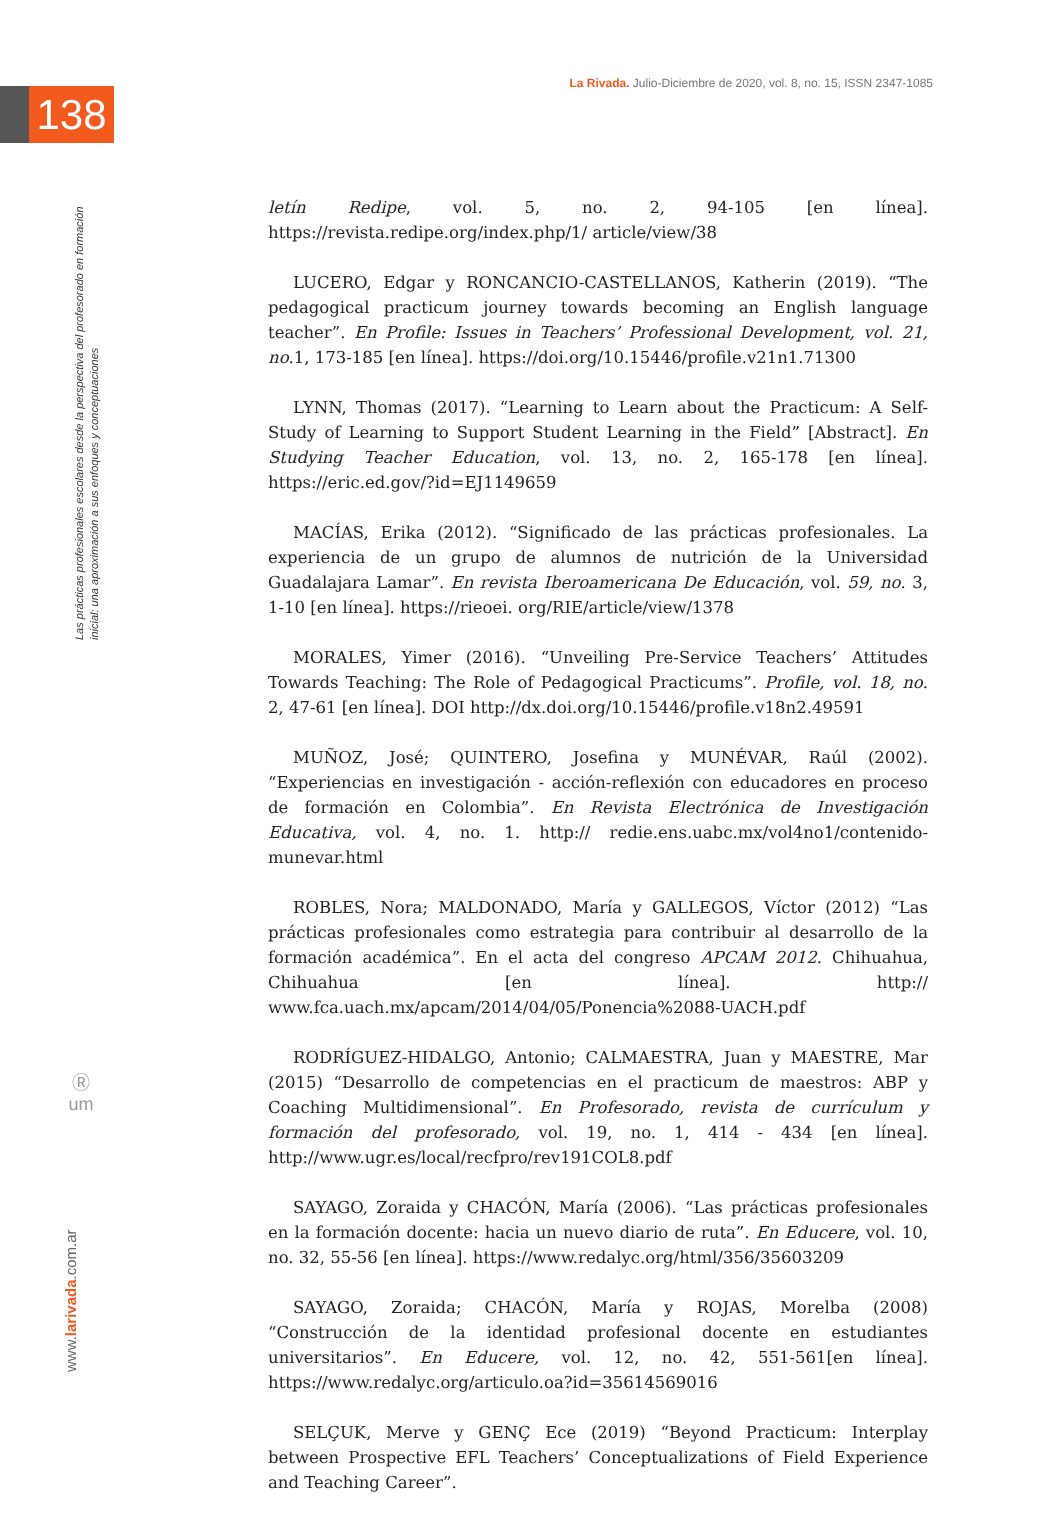La Rivada. Julio-Diciembre de 2020, vol. 8, no. 15, ISSN 2347-1085
138
Las prácticas profesionales escolares desde la perspectiva del profesorado en formación inicial: una aproximación a sus enfoques y conceptuaciones
Ⓡ
um
www.larivada.com.ar
letín Redipe, vol. 5, no. 2, 94-105 [en línea]. https://revista.redipe.org/index.php/1/ article/view/38
LUCERO, Edgar y RONCANCIO-CASTELLANOS, Katherin (2019). “The pedagogical practicum journey towards becoming an English language teacher”. En Profile: Issues in Teachers’ Professional Development, vol. 21, no.1, 173-185 [en línea]. https://doi.org/10.15446/profile.v21n1.71300
LYNN, Thomas (2017). “Learning to Learn about the Practicum: A Self-Study of Learning to Support Student Learning in the Field” [Abstract]. En Studying Teacher Education, vol. 13, no. 2, 165-178 [en línea]. https://eric.ed.gov/?id=EJ1149659
MACÍAS, Erika (2012). “Significado de las prácticas profesionales. La experiencia de un grupo de alumnos de nutrición de la Universidad Guadalajara Lamar”. En revista Iberoamericana De Educación, vol. 59, no. 3, 1-10 [en línea]. https://rieoei. org/RIE/article/view/1378
MORALES, Yimer (2016). “Unveiling Pre-Service Teachers’ Attitudes Towards Teaching: The Role of Pedagogical Practicums”. Profile, vol. 18, no. 2, 47-61 [en línea]. DOI http://dx.doi.org/10.15446/profile.v18n2.49591
MUÑOZ, José; QUINTERO, Josefina y MUNÉVAR, Raúl (2002). “Experiencias en investigación - acción-reflexión con educadores en proceso de formación en Colombia”. En Revista Electrónica de Investigación Educativa, vol. 4, no. 1. http:// redie.ens.uabc.mx/vol4no1/contenido-munevar.html
ROBLES, Nora; MALDONADO, María y GALLEGOS, Víctor (2012) “Las prácticas profesionales como estrategia para contribuir al desarrollo de la formación académica”. En el acta del congreso APCAM 2012. Chihuahua, Chihuahua [en línea]. http:// www.fca.uach.mx/apcam/2014/04/05/Ponencia%2088-UACH.pdf
RODRÍGUEZ-HIDALGO, Antonio; CALMAESTRA, Juan y MAESTRE, Mar (2015) “Desarrollo de competencias en el practicum de maestros: ABP y Coaching Multidimensional”. En Profesorado, revista de currículum y formación del profesorado, vol. 19, no. 1, 414 - 434 [en línea]. http://www.ugr.es/local/recfpro/rev191COL8.pdf
SAYAGO, Zoraida y CHACÓN, María (2006). “Las prácticas profesionales en la formación docente: hacia un nuevo diario de ruta”. En Educere, vol. 10, no. 32, 55-56 [en línea]. https://www.redalyc.org/html/356/35603209
SAYAGO, Zoraida; CHACÓN, María y ROJAS, Morelba (2008) “Construcción de la identidad profesional docente en estudiantes universitarios”. En Educere, vol. 12, no. 42, 551-561[en línea]. https://www.redalyc.org/articulo.oa?id=35614569016
SELÇUK, Merve y GENÇ Ece (2019) “Beyond Practicum: Interplay between Prospective EFL Teachers’ Conceptualizations of Field Experience and Teaching Career”.